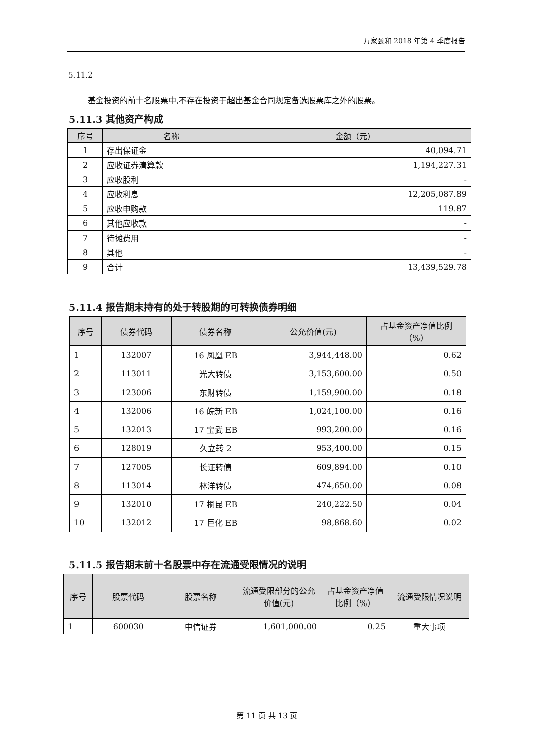万家颐和 2018 年第 4 季度报告
5.11.2
基金投资的前十名股票中,不存在投资于超出基金合同规定备选股票库之外的股票。
5.11.3 其他资产构成
| 序号 | 名称 | 金额（元） |
| --- | --- | --- |
| 1 | 存出保证金 | 40,094.71 |
| 2 | 应收证券清算款 | 1,194,227.31 |
| 3 | 应收股利 | - |
| 4 | 应收利息 | 12,205,087.89 |
| 5 | 应收申购款 | 119.87 |
| 6 | 其他应收款 | - |
| 7 | 待摊费用 | - |
| 8 | 其他 | - |
| 9 | 合计 | 13,439,529.78 |
5.11.4 报告期末持有的处于转股期的可转换债券明细
| 序号 | 债券代码 | 债券名称 | 公允价值(元) | 占基金资产净值比例（%） |
| --- | --- | --- | --- | --- |
| 1 | 132007 | 16 凤凰 EB | 3,944,448.00 | 0.62 |
| 2 | 113011 | 光大转债 | 3,153,600.00 | 0.50 |
| 3 | 123006 | 东财转债 | 1,159,900.00 | 0.18 |
| 4 | 132006 | 16 皖新 EB | 1,024,100.00 | 0.16 |
| 5 | 132013 | 17 宝武 EB | 993,200.00 | 0.16 |
| 6 | 128019 | 久立转 2 | 953,400.00 | 0.15 |
| 7 | 127005 | 长证转债 | 609,894.00 | 0.10 |
| 8 | 113014 | 林洋转债 | 474,650.00 | 0.08 |
| 9 | 132010 | 17 桐昆 EB | 240,222.50 | 0.04 |
| 10 | 132012 | 17 巨化 EB | 98,868.60 | 0.02 |
5.11.5 报告期末前十名股票中存在流通受限情况的说明
| 序号 | 股票代码 | 股票名称 | 流通受限部分的公允价值(元) | 占基金资产净值比例（%） | 流通受限情况说明 |
| --- | --- | --- | --- | --- | --- |
| 1 | 600030 | 中信证券 | 1,601,000.00 | 0.25 | 重大事项 |
第 11 页 共 13 页